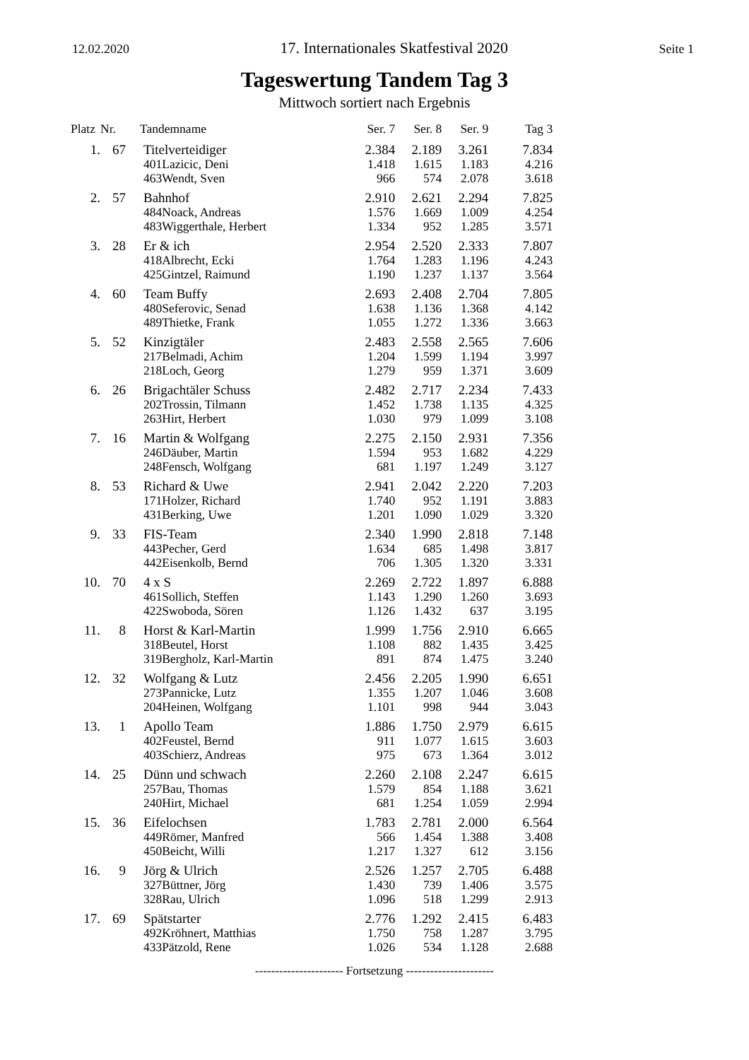12.02.2020 17. Internationales Skatfestival 2020 Seite 1
Tageswertung Tandem Tag 3
Mittwoch sortiert nach Ergebnis
| Platz | Nr. | Tandemname | | Ser. 7 | Ser. 8 | Ser. 9 | Tag 3 |
| --- | --- | --- | --- | --- | --- | --- | --- |
| 1. | 67 | Titelverteidiger | | 2.384 | 2.189 | 3.261 | 7.834 |
| | | 401 | Lazicic, Deni | 1.418 | 1.615 | 1.183 | 4.216 |
| | | 463 | Wendt, Sven | 966 | 574 | 2.078 | 3.618 |
| 2. | 57 | Bahnhof | | 2.910 | 2.621 | 2.294 | 7.825 |
| | | 484 | Noack, Andreas | 1.576 | 1.669 | 1.009 | 4.254 |
| | | 483 | Wiggerthale, Herbert | 1.334 | 952 | 1.285 | 3.571 |
| 3. | 28 | Er & ich | | 2.954 | 2.520 | 2.333 | 7.807 |
| | | 418 | Albrecht, Ecki | 1.764 | 1.283 | 1.196 | 4.243 |
| | | 425 | Gintzel, Raimund | 1.190 | 1.237 | 1.137 | 3.564 |
| 4. | 60 | Team Buffy | | 2.693 | 2.408 | 2.704 | 7.805 |
| | | 480 | Seferovic, Senad | 1.638 | 1.136 | 1.368 | 4.142 |
| | | 489 | Thietke, Frank | 1.055 | 1.272 | 1.336 | 3.663 |
| 5. | 52 | Kinzigtäler | | 2.483 | 2.558 | 2.565 | 7.606 |
| | | 217 | Belmadi, Achim | 1.204 | 1.599 | 1.194 | 3.997 |
| | | 218 | Loch, Georg | 1.279 | 959 | 1.371 | 3.609 |
| 6. | 26 | Brigachtäler Schuss | | 2.482 | 2.717 | 2.234 | 7.433 |
| | | 202 | Trossin, Tilmann | 1.452 | 1.738 | 1.135 | 4.325 |
| | | 263 | Hirt, Herbert | 1.030 | 979 | 1.099 | 3.108 |
| 7. | 16 | Martin & Wolfgang | | 2.275 | 2.150 | 2.931 | 7.356 |
| | | 246 | Däuber, Martin | 1.594 | 953 | 1.682 | 4.229 |
| | | 248 | Fensch, Wolfgang | 681 | 1.197 | 1.249 | 3.127 |
| 8. | 53 | Richard & Uwe | | 2.941 | 2.042 | 2.220 | 7.203 |
| | | 171 | Holzer, Richard | 1.740 | 952 | 1.191 | 3.883 |
| | | 431 | Berking, Uwe | 1.201 | 1.090 | 1.029 | 3.320 |
| 9. | 33 | FIS-Team | | 2.340 | 1.990 | 2.818 | 7.148 |
| | | 443 | Pecher, Gerd | 1.634 | 685 | 1.498 | 3.817 |
| | | 442 | Eisenkolb, Bernd | 706 | 1.305 | 1.320 | 3.331 |
| 10. | 70 | 4 x S | | 2.269 | 2.722 | 1.897 | 6.888 |
| | | 461 | Sollich, Steffen | 1.143 | 1.290 | 1.260 | 3.693 |
| | | 422 | Swoboda, Sören | 1.126 | 1.432 | 637 | 3.195 |
| 11. | 8 | Horst & Karl-Martin | | 1.999 | 1.756 | 2.910 | 6.665 |
| | | 318 | Beutel, Horst | 1.108 | 882 | 1.435 | 3.425 |
| | | 319 | Bergholz, Karl-Martin | 891 | 874 | 1.475 | 3.240 |
| 12. | 32 | Wolfgang & Lutz | | 2.456 | 2.205 | 1.990 | 6.651 |
| | | 273 | Pannicke, Lutz | 1.355 | 1.207 | 1.046 | 3.608 |
| | | 204 | Heinen, Wolfgang | 1.101 | 998 | 944 | 3.043 |
| 13. | 1 | Apollo Team | | 1.886 | 1.750 | 2.979 | 6.615 |
| | | 402 | Feustel, Bernd | 911 | 1.077 | 1.615 | 3.603 |
| | | 403 | Schierz, Andreas | 975 | 673 | 1.364 | 3.012 |
| 14. | 25 | Dünn und schwach | | 2.260 | 2.108 | 2.247 | 6.615 |
| | | 257 | Bau, Thomas | 1.579 | 854 | 1.188 | 3.621 |
| | | 240 | Hirt, Michael | 681 | 1.254 | 1.059 | 2.994 |
| 15. | 36 | Eifelochsen | | 1.783 | 2.781 | 2.000 | 6.564 |
| | | 449 | Römer, Manfred | 566 | 1.454 | 1.388 | 3.408 |
| | | 450 | Beicht, Willi | 1.217 | 1.327 | 612 | 3.156 |
| 16. | 9 | Jörg & Ulrich | | 2.526 | 1.257 | 2.705 | 6.488 |
| | | 327 | Büttner, Jörg | 1.430 | 739 | 1.406 | 3.575 |
| | | 328 | Rau, Ulrich | 1.096 | 518 | 1.299 | 2.913 |
| 17. | 69 | Spätstarter | | 2.776 | 1.292 | 2.415 | 6.483 |
| | | 492 | Kröhnert, Matthias | 1.750 | 758 | 1.287 | 3.795 |
| | | 433 | Pätzold, Rene | 1.026 | 534 | 1.128 | 2.688 |
---------------------- Fortsetzung ----------------------